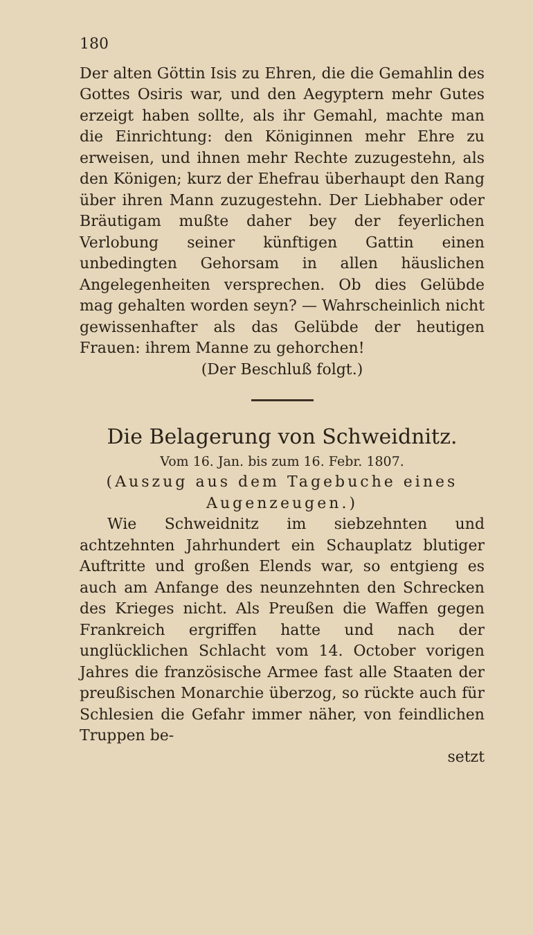180
Der alten Göttin Isis zu Ehren, die die Gemahlin des Gottes Osiris war, und den Aegyptern mehr Gutes erzeigt haben sollte, als ihr Gemahl, machte man die Einrichtung: den Königinnen mehr Ehre zu erweisen, und ihnen mehr Rechte zuzugestehn, als den Königen; kurz der Ehefrau überhaupt den Rang über ihren Mann zuzugestehn. Der Liebhaber oder Bräutigam mußte daher bey der feyerlichen Verlobung seiner künftigen Gattin einen unbedingten Gehorsam in allen häuslichen Angelegenheiten versprechen. Ob dies Gelübde mag gehalten worden seyn? — Wahrscheinlich nicht gewissenhafter als das Gelübde der heutigen Frauen: ihrem Manne zu gehorchen!
(Der Beschluß folgt.)
Die Belagerung von Schweidnitz.
Vom 16. Jan. bis zum 16. Febr. 1807.
(Auszug aus dem Tagebuche eines Augenzeugen.)
Wie Schweidnitz im siebzehnten und achtzehnten Jahrhundert ein Schauplatz blutiger Auftritte und großen Elends war, so entgieng es auch am Anfange des neunzehnten den Schrecken des Krieges nicht. Als Preußen die Waffen gegen Frankreich ergriffen hatte und nach der unglücklichen Schlacht vom 14. October vorigen Jahres die französische Armee fast alle Staaten der preußischen Monarchie überzog, so rückte auch für Schlesien die Gefahr immer näher, von feindlichen Truppen be-
setzt